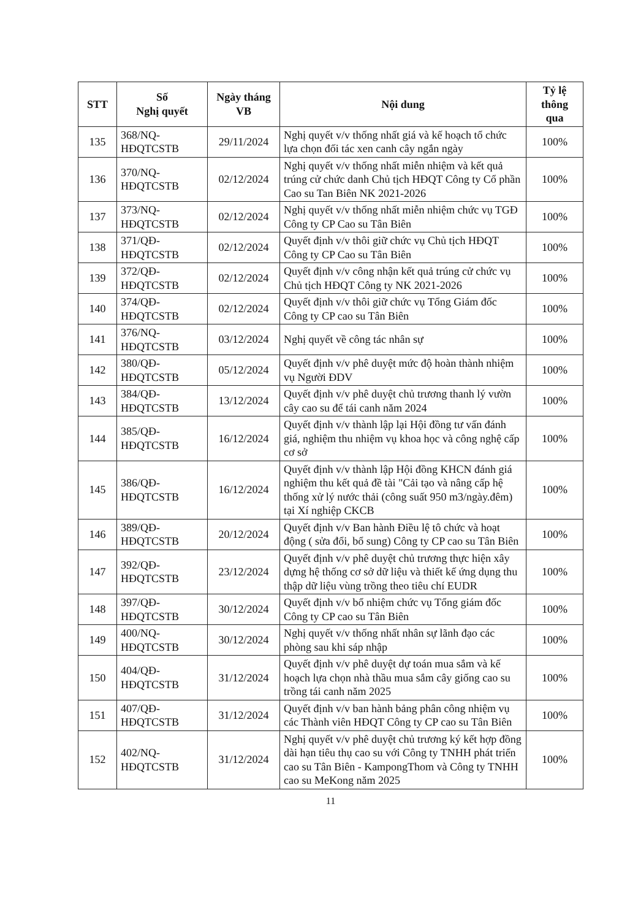| STT | Số Nghị quyết | Ngày tháng VB | Nội dung | Tỷ lệ thông qua |
| --- | --- | --- | --- | --- |
| 135 | 368/NQ-HĐQTCSTB | 29/11/2024 | Nghị quyết v/v thống nhất giá và kế hoạch tổ chức lựa chọn đối tác xen canh cây ngắn ngày | 100% |
| 136 | 370/NQ-HĐQTCSTB | 02/12/2024 | Nghị quyết v/v thống nhất miễn nhiệm và kết quả trúng cử chức danh Chủ tịch HĐQT Công ty Cổ phần Cao su Tan Biên NK 2021-2026 | 100% |
| 137 | 373/NQ-HĐQTCSTB | 02/12/2024 | Nghị quyết v/v thống nhất miễn nhiệm chức vụ TGĐ Công ty CP Cao su Tân Biên | 100% |
| 138 | 371/QĐ-HĐQTCSTB | 02/12/2024 | Quyết định v/v thôi giữ chức vụ Chủ tịch HĐQT Công ty CP Cao su Tân Biên | 100% |
| 139 | 372/QĐ-HĐQTCSTB | 02/12/2024 | Quyết định v/v công nhận kết quả trúng cử chức vụ Chủ tịch HĐQT Công ty NK 2021-2026 | 100% |
| 140 | 374/QĐ-HĐQTCSTB | 02/12/2024 | Quyết định v/v thôi giữ chức vụ Tổng Giám đốc Công ty CP cao su Tân Biên | 100% |
| 141 | 376/NQ-HĐQTCSTB | 03/12/2024 | Nghị quyết về công tác nhân sự | 100% |
| 142 | 380/QĐ-HĐQTCSTB | 05/12/2024 | Quyết định v/v phê duyệt mức độ hoàn thành nhiệm vụ Người ĐDV | 100% |
| 143 | 384/QĐ-HĐQTCSTB | 13/12/2024 | Quyết định v/v phê duyệt chủ trương thanh lý vườn cây cao su để tái canh năm 2024 | 100% |
| 144 | 385/QĐ-HĐQTCSTB | 16/12/2024 | Quyết định v/v thành lập lại Hội đồng tư vấn đánh giá, nghiệm thu nhiệm vụ khoa học và công nghệ cấp cơ sở | 100% |
| 145 | 386/QĐ-HĐQTCSTB | 16/12/2024 | Quyết định v/v thành lập Hội đồng KHCN đánh giá nghiệm thu kết quả đề tài "Cải tạo và nâng cấp hệ thống xử lý nước thải (công suất 950 m3/ngày.đêm) tại Xí nghiệp CKCB | 100% |
| 146 | 389/QĐ-HĐQTCSTB | 20/12/2024 | Quyết định v/v Ban hành Điều lệ tô chức và hoạt động ( sửa đổi, bổ sung) Công ty CP cao su Tân Biên | 100% |
| 147 | 392/QĐ-HĐQTCSTB | 23/12/2024 | Quyết định v/v phê duyệt chủ trương thực hiện xây dựng hệ thống cơ sở dữ liệu và thiết kế ứng dụng thu thập dữ liệu vùng trồng theo tiêu chí EUDR | 100% |
| 148 | 397/QĐ-HĐQTCSTB | 30/12/2024 | Quyết định v/v bổ nhiệm chức vụ Tổng giám đốc Công ty CP cao su Tân Biên | 100% |
| 149 | 400/NQ-HĐQTCSTB | 30/12/2024 | Nghị quyết v/v thống nhất nhân sự lãnh đạo các phòng sau khi sáp nhập | 100% |
| 150 | 404/QĐ-HĐQTCSTB | 31/12/2024 | Quyết định v/v phê duyệt dự toán mua sắm và kế hoạch lựa chọn nhà thầu mua sắm cây giống cao su trồng tái canh năm 2025 | 100% |
| 151 | 407/QĐ-HĐQTCSTB | 31/12/2024 | Quyết định v/v ban hành bảng phân công nhiệm vụ các Thành viên HĐQT Công ty CP cao su Tân Biên | 100% |
| 152 | 402/NQ-HĐQTCSTB | 31/12/2024 | Nghị quyết v/v phê duyệt chủ trương ký kết hợp đồng dài hạn tiêu thụ cao su với Công ty TNHH phát triển cao su Tân Biên - KampongThom và Công ty TNHH cao su MeKong năm 2025 | 100% |
11